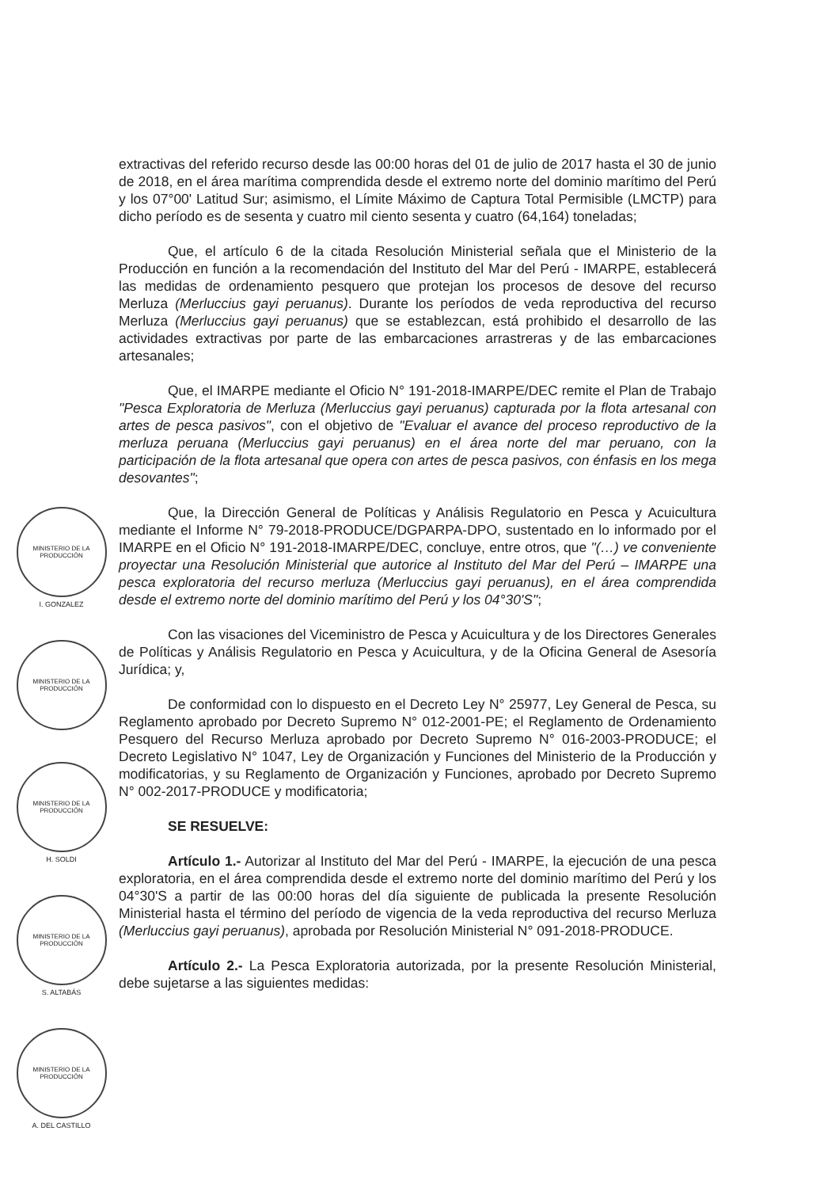MINISTERIO DE LA PRODUCCIÓN
I. GONZALEZ
MINISTERIO DE LA PRODUCCIÓN
MINISTERIO DE LA PRODUCCIÓN
H. SOLDI
MINISTERIO DE LA PRODUCCIÓN
S. ALTABÁS
MINISTERIO DE LA PRODUCCIÓN
A. DEL CASTILLO
extractivas del referido recurso desde las 00:00 horas del 01 de julio de 2017 hasta el 30 de junio de 2018, en el área marítima comprendida desde el extremo norte del dominio marítimo del Perú y los 07°00' Latitud Sur; asimismo, el Límite Máximo de Captura Total Permisible (LMCTP) para dicho período es de sesenta y cuatro mil ciento sesenta y cuatro (64,164) toneladas;
Que, el artículo 6 de la citada Resolución Ministerial señala que el Ministerio de la Producción en función a la recomendación del Instituto del Mar del Perú - IMARPE, establecerá las medidas de ordenamiento pesquero que protejan los procesos de desove del recurso Merluza (Merluccius gayi peruanus). Durante los períodos de veda reproductiva del recurso Merluza (Merluccius gayi peruanus) que se establezcan, está prohibido el desarrollo de las actividades extractivas por parte de las embarcaciones arrastreras y de las embarcaciones artesanales;
Que, el IMARPE mediante el Oficio N° 191-2018-IMARPE/DEC remite el Plan de Trabajo "Pesca Exploratoria de Merluza (Merluccius gayi peruanus) capturada por la flota artesanal con artes de pesca pasivos", con el objetivo de "Evaluar el avance del proceso reproductivo de la merluza peruana (Merluccius gayi peruanus) en el área norte del mar peruano, con la participación de la flota artesanal que opera con artes de pesca pasivos, con énfasis en los mega desovantes";
Que, la Dirección General de Políticas y Análisis Regulatorio en Pesca y Acuicultura mediante el Informe N° 79-2018-PRODUCE/DGPARPA-DPO, sustentado en lo informado por el IMARPE en el Oficio N° 191-2018-IMARPE/DEC, concluye, entre otros, que "(…) ve conveniente proyectar una Resolución Ministerial que autorice al Instituto del Mar del Perú – IMARPE una pesca exploratoria del recurso merluza (Merluccius gayi peruanus), en el área comprendida desde el extremo norte del dominio marítimo del Perú y los 04°30'S";
Con las visaciones del Viceministro de Pesca y Acuicultura y de los Directores Generales de Políticas y Análisis Regulatorio en Pesca y Acuicultura, y de la Oficina General de Asesoría Jurídica; y,
De conformidad con lo dispuesto en el Decreto Ley N° 25977, Ley General de Pesca, su Reglamento aprobado por Decreto Supremo N° 012-2001-PE; el Reglamento de Ordenamiento Pesquero del Recurso Merluza aprobado por Decreto Supremo N° 016-2003-PRODUCE; el Decreto Legislativo N° 1047, Ley de Organización y Funciones del Ministerio de la Producción y modificatorias, y su Reglamento de Organización y Funciones, aprobado por Decreto Supremo N° 002-2017-PRODUCE y modificatoria;
SE RESUELVE:
Artículo 1.- Autorizar al Instituto del Mar del Perú - IMARPE, la ejecución de una pesca exploratoria, en el área comprendida desde el extremo norte del dominio marítimo del Perú y los 04°30'S a partir de las 00:00 horas del día siguiente de publicada la presente Resolución Ministerial hasta el término del período de vigencia de la veda reproductiva del recurso Merluza (Merluccius gayi peruanus), aprobada por Resolución Ministerial N° 091-2018-PRODUCE.
Artículo 2.- La Pesca Exploratoria autorizada, por la presente Resolución Ministerial, debe sujetarse a las siguientes medidas: